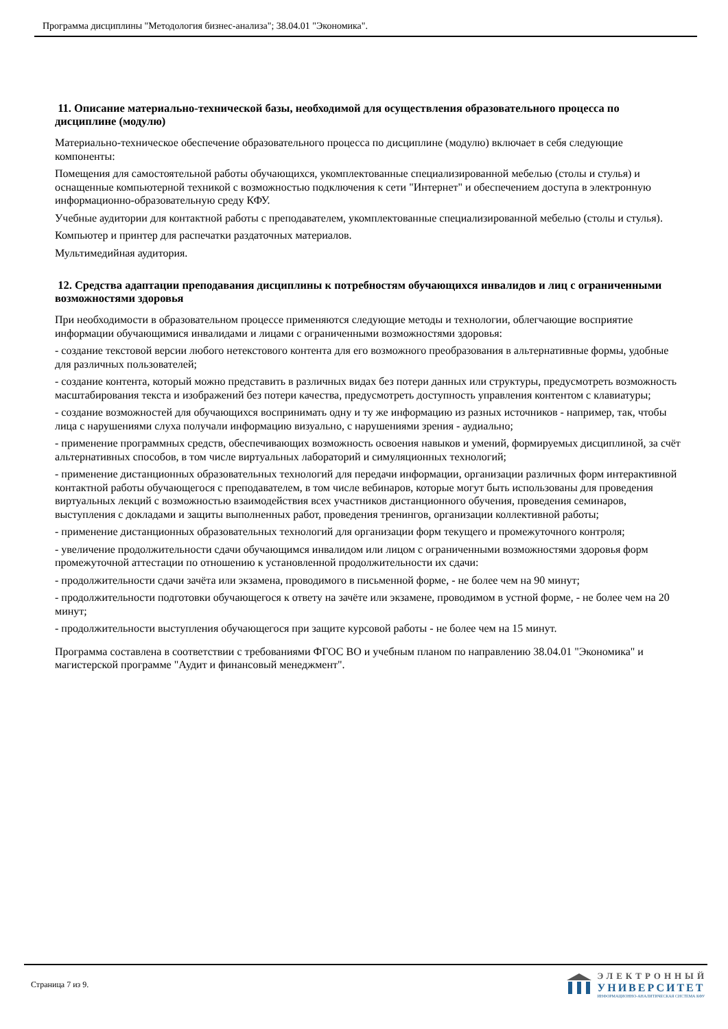Программа дисциплины "Методология бизнес-анализа"; 38.04.01 "Экономика".
11. Описание материально-технической базы, необходимой для осуществления образовательного процесса по дисциплине (модулю)
Материально-техническое обеспечение образовательного процесса по дисциплине (модулю) включает в себя следующие компоненты:
Помещения для самостоятельной работы обучающихся, укомплектованные специализированной мебелью (столы и стулья) и оснащенные компьютерной техникой с возможностью подключения к сети "Интернет" и обеспечением доступа в электронную информационно-образовательную среду КФУ.
Учебные аудитории для контактной работы с преподавателем, укомплектованные специализированной мебелью (столы и стулья).
Компьютер и принтер для распечатки раздаточных материалов.
Мультимедийная аудитория.
12. Средства адаптации преподавания дисциплины к потребностям обучающихся инвалидов и лиц с ограниченными возможностями здоровья
При необходимости в образовательном процессе применяются следующие методы и технологии, облегчающие восприятие информации обучающимися инвалидами и лицами с ограниченными возможностями здоровья:
- создание текстовой версии любого нетекстового контента для его возможного преобразования в альтернативные формы, удобные для различных пользователей;
- создание контента, который можно представить в различных видах без потери данных или структуры, предусмотреть возможность масштабирования текста и изображений без потери качества, предусмотреть доступность управления контентом с клавиатуры;
- создание возможностей для обучающихся воспринимать одну и ту же информацию из разных источников - например, так, чтобы лица с нарушениями слуха получали информацию визуально, с нарушениями зрения - аудиально;
- применение программных средств, обеспечивающих возможность освоения навыков и умений, формируемых дисциплиной, за счёт альтернативных способов, в том числе виртуальных лабораторий и симуляционных технологий;
- применение дистанционных образовательных технологий для передачи информации, организации различных форм интерактивной контактной работы обучающегося с преподавателем, в том числе вебинаров, которые могут быть использованы для проведения виртуальных лекций с возможностью взаимодействия всех участников дистанционного обучения, проведения семинаров, выступления с докладами и защиты выполненных работ, проведения тренингов, организации коллективной работы;
- применение дистанционных образовательных технологий для организации форм текущего и промежуточного контроля;
- увеличение продолжительности сдачи обучающимся инвалидом или лицом с ограниченными возможностями здоровья форм промежуточной аттестации по отношению к установленной продолжительности их сдачи:
- продолжительности сдачи зачёта или экзамена, проводимого в письменной форме, - не более чем на 90 минут;
- продолжительности подготовки обучающегося к ответу на зачёте или экзамене, проводимом в устной форме, - не более чем на 20 минут;
- продолжительности выступления обучающегося при защите курсовой работы - не более чем на 15 минут.
Программа составлена в соответствии с требованиями ФГОС ВО и учебным планом по направлению 38.04.01 "Экономика" и магистерской программе "Аудит и финансовый менеджмент".
Страница 7 из 9.
ЭЛЕКТРОННЫЙ
УНИВЕРСИТЕТ
ИНФОРМАЦИОННО-АНАЛИТИЧЕСКАЯ СИСТЕМА КФУ